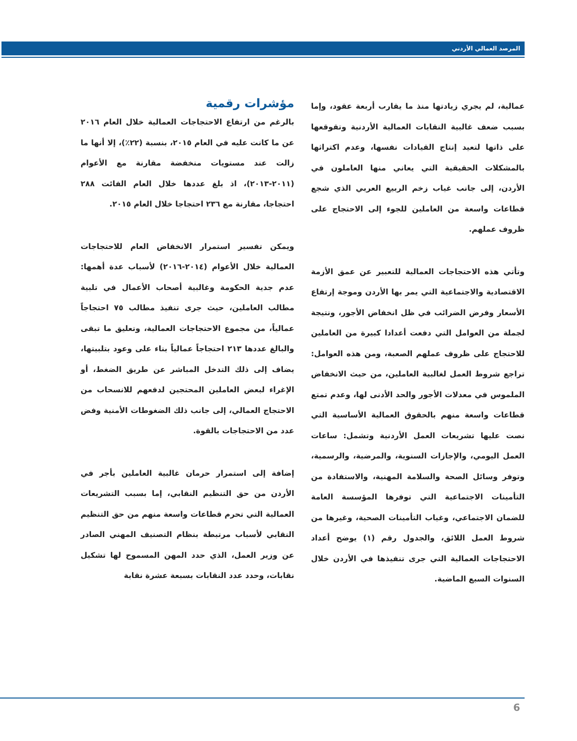المرصد العمالي الأردني
مؤشرات رقمية
بالرغم من ارتفاع الاحتجاجات العمالية خلال العام ٢٠١٦ عن ما كانت عليه في العام ٢٠١٥، بنسبة (٢٢٪)، إلا أنها ما زالت عند مستويات منخفضة مقارنة مع الأعوام (٢٠١١-٢٠١٣)، اذ بلغ عددها خلال العام الفائت ٢٨٨ احتجاجا، مقارنة مع ٢٣٦ احتجاجا خلال العام ٢٠١٥.
ويمكن تفسير استمرار الانخفاض العام للاحتجاجات العمالية خلال الأعوام (٢٠١٤-٢٠١٦) لأسباب عدة أهمها: عدم جدية الحكومة وغالبية أصحاب الأعمال في تلبية مطالب العاملين، حيث جرى تنفيذ مطالب ٧٥ احتجاجاً عمالياً، من مجموع الاحتجاجات العمالية، وتعليق ما تبقى والبالغ عددها ٢١٣ احتجاجاً عمالياً بناء على وعود بتلبيتها، يضاف إلى ذلك التدخل المباشر عن طريق الضغط، أو الإغراء لبعض العاملين المحتجين لدفعهم للانسحاب من الاحتجاج العمالي، إلى جانب ذلك الضغوطات الأمنية وفض عدد من الاحتجاجات بالقوة.
إضافة إلى استمرار حرمان غالبية العاملين بأجر في الأردن من حق التنظيم النقابي، إما بسبب التشريعات العمالية التي تحرم قطاعات واسعة منهم من حق التنظيم النقابي لأسباب مرتبطة بنظام التصنيف المهني الصادر عن وزير العمل، الذي حدد المهن المسموح لها تشكيل نقابات، وحدد عدد النقابات بسبعة عشرة نقابة
عمالية، لم يجري زيادتها منذ ما يقارب أربعة عقود، وإما بسبب ضعف غالبية النقابات العمالية الأردنية وتقوقعها على ذاتها لتعيد إنتاج القيادات نفسها، وعدم اكتراثها بالمشكلات الحقيقية التي يعاني منها العاملون في الأردن، إلى جانب غياب زخم الربيع العربي الذي شجع قطاعات واسعة من العاملين للجوء إلى الاحتجاج على ظروف عملهم.
وتأتي هذه الاحتجاجات العمالية للتعبير عن عمق الأزمة الاقتصادية والاجتماعية التي يمر بها الأردن وموجة إرتفاع الأسعار وفرض الضرائب في ظل انخفاض الأجور، ونتيجة لجملة من العوامل التي دفعت أعدادا كبيرة من العاملين للاحتجاج على ظروف عملهم الصعبة، ومن هذه العوامل: تراجع شروط العمل لغالبية العاملين، من حيث الانخفاض الملموس في معدلات الأجور والحد الأدنى لها، وعدم تمتع قطاعات واسعة منهم بالحقوق العمالية الأساسية التي نصت عليها تشريعات العمل الأردنية وتشمل: ساعات العمل اليومي، والإجازات السنوية، والمرضية، والرسمية، وتوفر وسائل الصحة والسلامة المهنية، والاستفادة من التأمينات الاجتماعية التي توفرها المؤسسة العامة للضمان الاجتماعي، وغياب التأمينات الصحية، وغيرها من شروط العمل اللائق، والجدول رقم (١) يوضح أعداد الاحتجاجات العمالية التي جرى تنفيذها في الأردن خلال السنوات السبع الماضية.
6